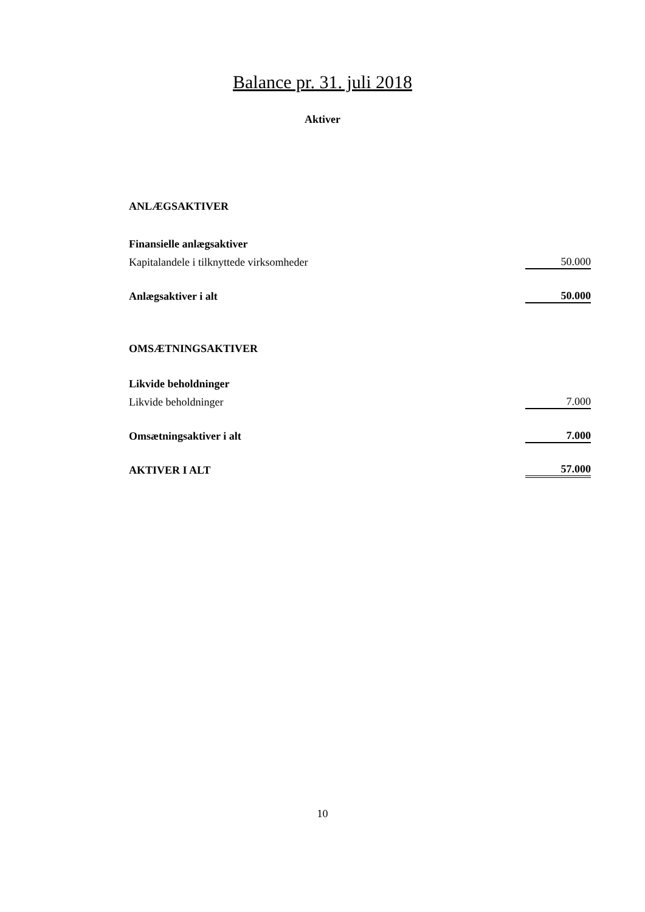Balance pr. 31. juli 2018
Aktiver
| ANLÆGSAKTIVER | |
| Finansielle anlægsaktiver | |
| Kapitalandele i tilknyttede virksomheder | 50.000 |
| Anlægsaktiver i alt | 50.000 |
| OMSÆTNINGSAKTIVER | |
| Likvide beholdninger | |
| Likvide beholdninger | 7.000 |
| Omsætningsaktiver i alt | 7.000 |
| AKTIVER I ALT | 57.000 |
10